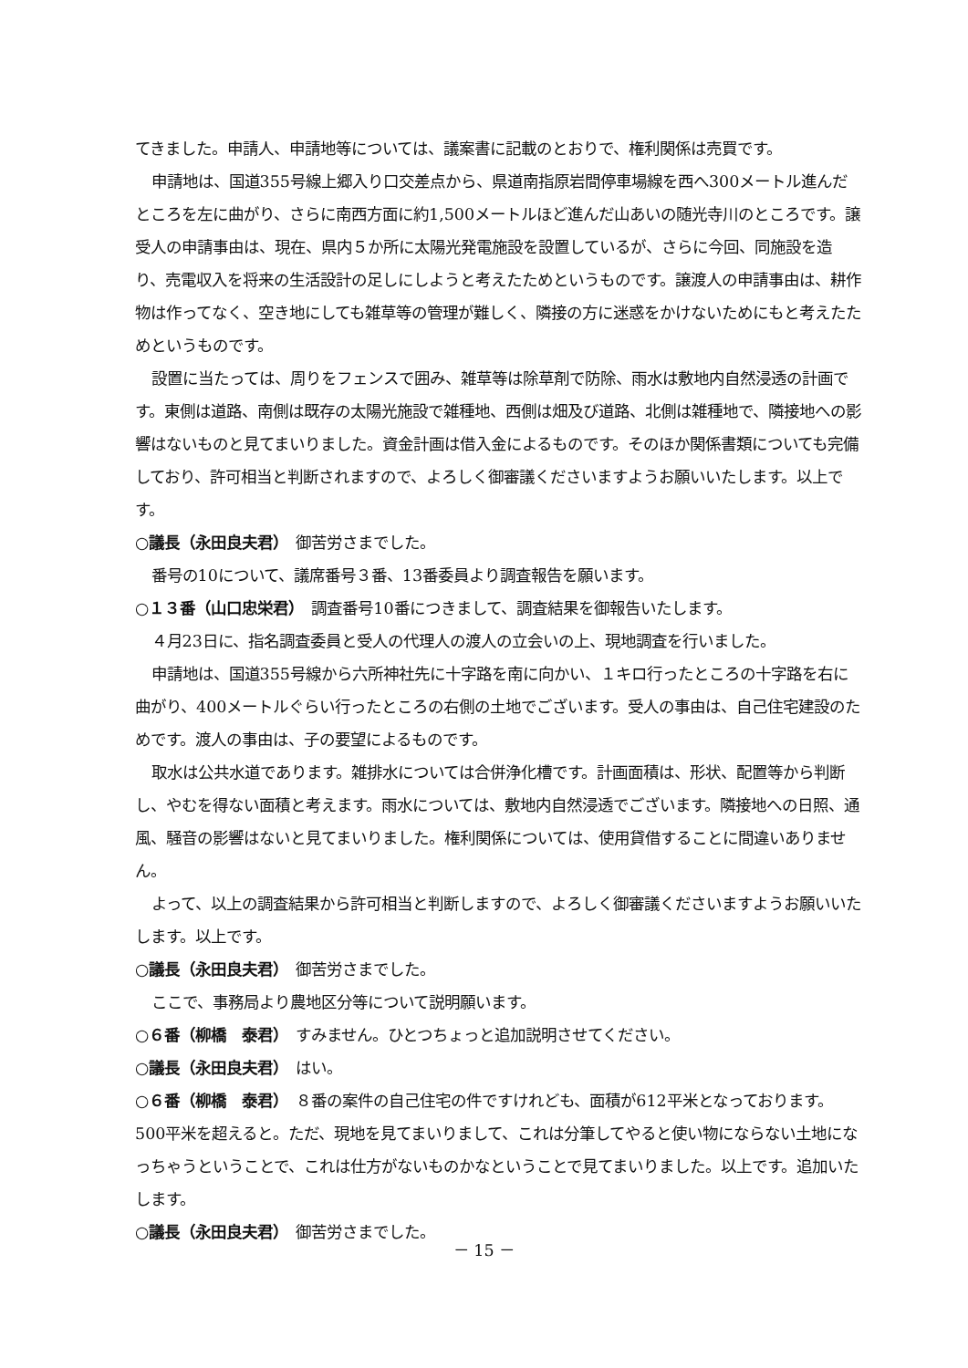てきました。申請人、申請地等については、議案書に記載のとおりで、権利関係は売買です。
申請地は、国道355号線上郷入り口交差点から、県道南指原岩間停車場線を西へ300メートル進んだところを左に曲がり、さらに南西方面に約1,500メートルほど進んだ山あいの随光寺川のところです。譲受人の申請事由は、現在、県内５か所に太陽光発電施設を設置しているが、さらに今回、同施設を造り、売電収入を将来の生活設計の足しにしようと考えたためというものです。譲渡人の申請事由は、耕作物は作ってなく、空き地にしても雑草等の管理が難しく、隣接の方に迷惑をかけないためにもと考えたためというものです。
設置に当たっては、周りをフェンスで囲み、雑草等は除草剤で防除、雨水は敷地内自然浸透の計画です。東側は道路、南側は既存の太陽光施設で雑種地、西側は畑及び道路、北側は雑種地で、隣接地への影響はないものと見てまいりました。資金計画は借入金によるものです。そのほか関係書類についても完備しており、許可相当と判断されますので、よろしく御審議くださいますようお願いいたします。以上です。
○議長（永田良夫君）　御苦労さまでした。
番号の10について、議席番号３番、13番委員より調査報告を願います。
○１３番（山口忠栄君）　調査番号10番につきまして、調査結果を御報告いたします。
４月23日に、指名調査委員と受人の代理人の渡人の立会いの上、現地調査を行いました。
申請地は、国道355号線から六所神社先に十字路を南に向かい、１キロ行ったところの十字路を右に曲がり、400メートルぐらい行ったところの右側の土地でございます。受人の事由は、自己住宅建設のためです。渡人の事由は、子の要望によるものです。
取水は公共水道であります。雑排水については合併浄化槽です。計画面積は、形状、配置等から判断し、やむを得ない面積と考えます。雨水については、敷地内自然浸透でございます。隣接地への日照、通風、騒音の影響はないと見てまいりました。権利関係については、使用貸借することに間違いありません。
よって、以上の調査結果から許可相当と判断しますので、よろしく御審議くださいますようお願いいたします。以上です。
○議長（永田良夫君）　御苦労さまでした。
ここで、事務局より農地区分等について説明願います。
○６番（柳橋　泰君）　すみません。ひとつちょっと追加説明させてください。
○議長（永田良夫君）　はい。
○６番（柳橋　泰君）　８番の案件の自己住宅の件ですけれども、面積が612平米となっております。500平米を超えると。ただ、現地を見てまいりまして、これは分筆してやると使い物にならない土地になっちゃうということで、これは仕方がないものかなということで見てまいりました。以上です。追加いたします。
○議長（永田良夫君）　御苦労さまでした。
－ 15 －